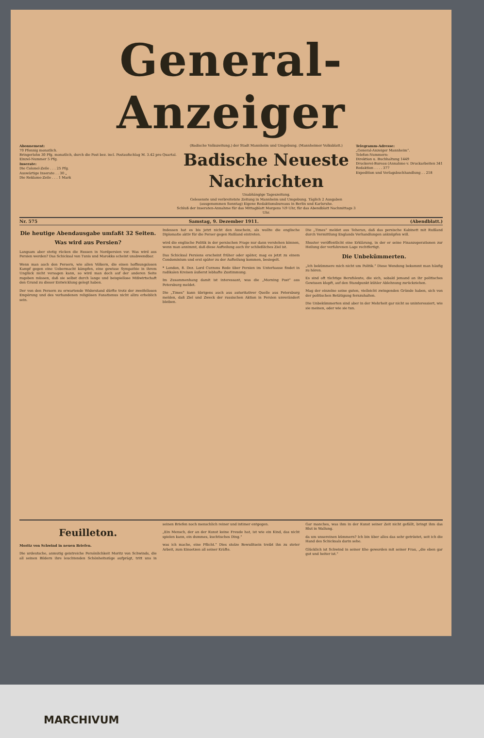General-Anzeiger
Abonnement:
70 Pfennig monatlich.
Bringerlohn 30 Pfg. monatlich, durch die Post bez. incl. Postaufschlag M. 3.42 pro Quartal.
Einzel-Nummer 5 Pfg.
Inserate:
Die Colonel-Zeile . . . 25 Pfg.
Auswärtige Inserate . . 30 „
Die Reklame-Zeile . . . 1 Mark
(Badische Volkszeitung.) der Stadt Mannheim und Umgebung. (Mannheimer Volksblatt.)
Badische Neueste Nachrichten
Unabhängige Tageszeitung.
Gelesenste und verbreitetste Zeitung in Mannheim und Umgebung. Täglich 2 Ausgaben (ausgenommen Sonntag) Eigene Redaktionsbureaus in Berlin und Karlsruhe.
Schluß der Inseraten-Annahme für das Mittagblatt Morgens ½9 Uhr, für das Abendblatt Nachmittags 3 Uhr.
Telegramm-Adresse:
„General-Anzeiger Mannheim“.
Telefon-Nummern:
Direktion u. Buchhaltung 1449
Druckerei-Bureau (Annahme v. Druckarbeiten 341
Redaktion . . . . 377
Expedition und Verlagsbuchhandlung . . 218
Nr. 575 Samstag, 9. Dezember 1911. (Abendblatt.)
Die heutige Abendausgabe umfaßt 32 Seiten.
Was wird aus Persien?
Langsam aber stetig rücken die Russen in Nordpersien vor. Was wird aus Persien werden? Das Schicksal von Tunis und Marokko scheint unabwendbar.
Wenn man auch den Persern, wie allen Völkern, die einen hoffnungslosen Kampf gegen eine Uebermacht kämpfen, eine gewisse Sympathie in ihrem Unglück nicht versagen kann, so wird man doch auf der anderen Seite zugeben müssen, daß sie selbst durch lange und beispiellose Mißwirtschaft den Grund zu dieser Entwicklung gelegt haben.
Der von den Persern zu erwartende Widerstand dürfte trotz der zweifellosen Empörung und des vorhandenen religiösen Fanatismus nicht allzu erheblich sein.
Indessen hat es bis jetzt nicht den Anschein, als wollte die englische Diplomatie aktiv für die Perser gegen Rußland eintreten.
wird die englische Politik in der persischen Frage nur dann verstehen können, wenn man annimmt, daß diese Aufteilung auch ihr schließliches Ziel ist.
Das Schicksal Persiens erscheint früher oder später, mag es jetzt zu einem Condominium und erst später zu der Aufteilung kommen, besiegelt.
* London, 8. Dez. Lord Curzons Rede über Persien im Unterhause findet in radikalen Kreisen äußerst lebhafte Zustimmung.
Im Zusammenhang damit ist interessant, was die „Morning Post“ aus Petersburg meldet.
Die „Times“ kann übrigens auch aus autoritativer Quelle aus Petersburg melden, daß Ziel und Zweck der russischen Aktion in Persien unverändert bleiben.
Die „Times“ meldet aus Teheran, daß das persische Kabinett mit Rußland durch Vermittlung Englands Verhandlungen anknüpfen will.
Shuster veröffentlicht eine Erklärung, in der er seine Finanzoperationen zur Heilung der verfahrenen Lage rechtfertigt.
Die Unbekümmerten.
„Ich bekümmere mich nicht um Politik.“ Diese Wendung bekommt man häufig zu hören.
Es sind oft tüchtige Berufsleute, die sich, sobald jemand an ihr politisches Gewissen klopft, auf den Standpunkt kühler Ablehnung zurückziehen.
Mag der einzelne seine guten, vielleicht zwingenden Gründe haben, sich von der politischen Betätigung fernzuhalten.
Die Unbekümmerten sind aber in der Mehrheit gar nicht so uninteressiert, wie sie meinen, oder wie sie tun.
Feuilleton.
Moritz von Schwind in neuen Briefen.
Die urdeutsche, anmutig geistreiche Persönlichkeit Moritz von Schwinds, die all seinen Bildern ihre leuchtenden Schönheitszüge aufprägt, tritt uns in seinen Briefen noch menschlich reiner und intimer entgegen.
„Ein Mensch, der an der Kunst keine Freude hat, ist wie ein Kind, das nicht spielen kann, ein dummes, kuchtisches Ding.“
was ich mache, eine Pflicht.“ Dies stolze Bewußtsein treibt ihn zu steter Arbeit, zum Einsetzen all seiner Kräfte.
Gar manches, was ihm in der Kunst seiner Zeit nicht gefällt, bringt ihm das Blut in Wallung.
da um unsereinen kümmern? Ich bin über alles das sehr getröstet, seit ich die Hand des Schicksals darin sehe.
Glücklich ist Schwind in seiner Ehe geworden mit seiner Frau, „die eben gar gut und heiter ist.“
MARCHIVUM